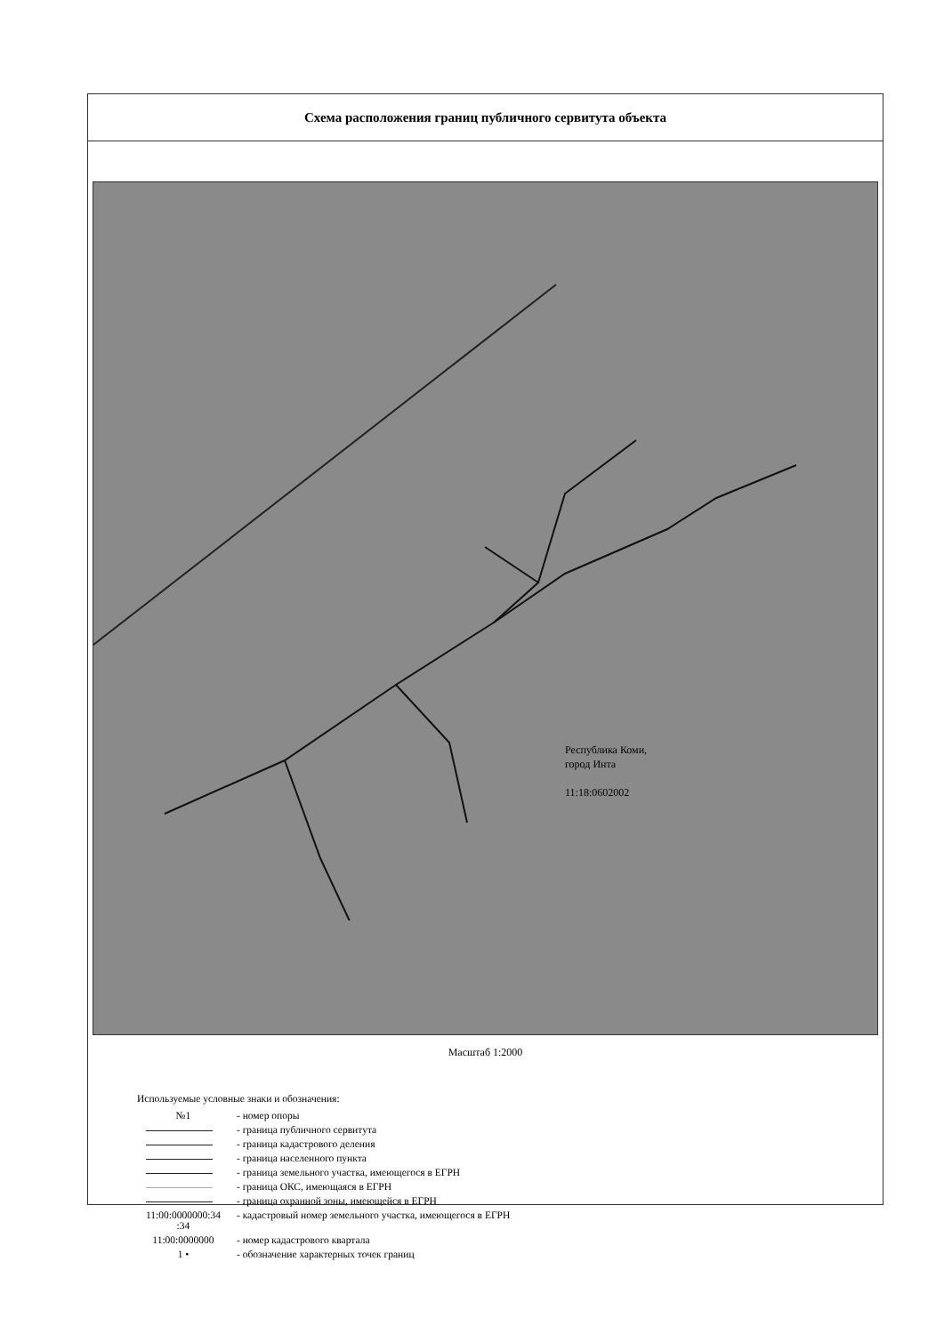Схема расположения границ публичного сервитута объекта
Республика Коми,
город Инта
11:18:0602002
Масштаб 1:2000
Используемые условные знаки и обозначения:
| №1 | - номер опоры |
| | - граница публичного сервитута |
| | - граница кадастрового деления |
| | - граница населенного пункта |
| | - граница земельного участка, имеющегося в ЕГРН |
| | - граница ОКС, имеющаяся в ЕГРН |
| | - граница охранной зоны, имеющейся в ЕГРН |
| 11:00:0000000:34 :34 | - кадастровый номер земельного участка, имеющегося в ЕГРН |
| 11:00:0000000 | - номер кадастрового квартала |
| 1 • | - обозначение характерных точек границ |